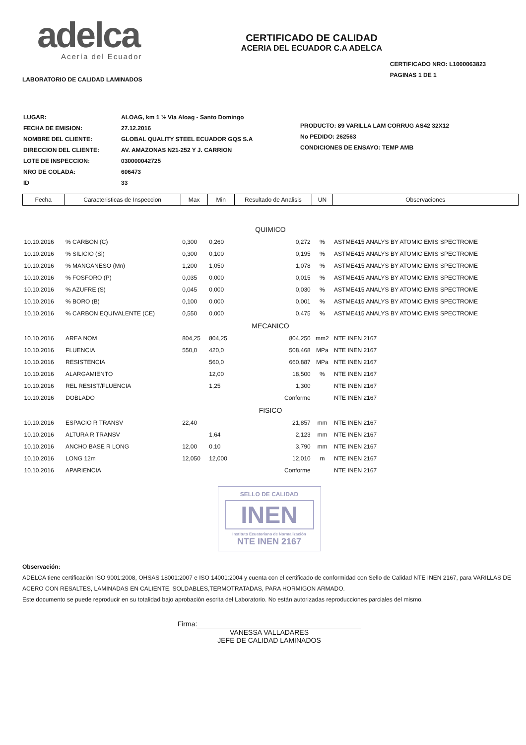adelca
Acería del Ecuador
LABORATORIO DE CALIDAD LAMINADOS
CERTIFICADO DE CALIDAD
ACERIA DEL ECUADOR C.A ADELCA
CERTIFICADO NRO: L1000063823
PAGINAS 1 DE 1
| LUGAR: | ALOAG, km 1 ½ Vía Aloag - Santo Domingo |
| FECHA DE EMISION: | 27.12.2016 |
| NOMBRE DEL CLIENTE: | GLOBAL QUALITY STEEL ECUADOR GQS S.A |
| DIRECCION DEL CLIENTE: | AV. AMAZONAS N21-252 Y J. CARRION |
| LOTE DE INSPECCION: | 030000042725 |
| NRO DE COLADA: | 606473 |
| ID | 33 |
PRODUCTO: 89 VARILLA LAM CORRUG AS42 32X12
No PEDIDO: 262563
CONDICIONES DE ENSAYO: TEMP AMB
| Fecha | Caracteristicas de Inspeccion | Max | Min | Resultado de Analisis | UN | Observaciones |
| --- | --- | --- | --- | --- | --- | --- |
| QUIMICO | | | | | | |
| 10.10.2016 | % CARBON (C) | 0,300 | 0,260 | 0,272 | % | ASTME415 ANALYS BY ATOMIC EMIS SPECTROME |
| 10.10.2016 | % SILICIO (Si) | 0,300 | 0,100 | 0,195 | % | ASTME415 ANALYS BY ATOMIC EMIS SPECTROME |
| 10.10.2016 | % MANGANESO (Mn) | 1,200 | 1,050 | 1,078 | % | ASTME415 ANALYS BY ATOMIC EMIS SPECTROME |
| 10.10.2016 | % FOSFORO (P) | 0,035 | 0,000 | 0,015 | % | ASTME415 ANALYS BY ATOMIC EMIS SPECTROME |
| 10.10.2016 | % AZUFRE (S) | 0,045 | 0,000 | 0,030 | % | ASTME415 ANALYS BY ATOMIC EMIS SPECTROME |
| 10.10.2016 | % BORO (B) | 0,100 | 0,000 | 0,001 | % | ASTME415 ANALYS BY ATOMIC EMIS SPECTROME |
| 10.10.2016 | % CARBON EQUIVALENTE (CE) | 0,550 | 0,000 | 0,475 | % | ASTME415 ANALYS BY ATOMIC EMIS SPECTROME |
| MECANICO | | | | | | |
| 10.10.2016 | AREA NOM | 804,25 | 804,25 | 804,250 | mm2 | NTE INEN 2167 |
| 10.10.2016 | FLUENCIA | 550,0 | 420,0 | 508,468 | MPa | NTE INEN 2167 |
| 10.10.2016 | RESISTENCIA | | 560,0 | 660,887 | MPa | NTE INEN 2167 |
| 10.10.2016 | ALARGAMIENTO | | 12,00 | 18,500 | % | NTE INEN 2167 |
| 10.10.2016 | REL RESIST/FLUENCIA | | 1,25 | 1,300 | | NTE INEN 2167 |
| 10.10.2016 | DOBLADO | | | Conforme | | NTE INEN 2167 |
| FISICO | | | | | | |
| 10.10.2016 | ESPACIO R TRANSV | 22,40 | | 21,857 | mm | NTE INEN 2167 |
| 10.10.2016 | ALTURA R TRANSV | | 1,64 | 2,123 | mm | NTE INEN 2167 |
| 10.10.2016 | ANCHO BASE R LONG | 12,00 | 0,10 | 3,790 | mm | NTE INEN 2167 |
| 10.10.2016 | LONG 12m | 12,050 | 12,000 | 12,010 | m | NTE INEN 2167 |
| 10.10.2016 | APARIENCIA | | | Conforme | | NTE INEN 2167 |
SELLO DE CALIDAD
INEN
Instituto Ecuatoriano de Normalización
NTE INEN 2167
Observación:
ADELCA tiene certificación ISO 9001:2008, OHSAS 18001:2007 e ISO 14001:2004 y cuenta con el certificado de conformidad con Sello de Calidad NTE INEN 2167, para VARILLAS DE ACERO CON RESALTES, LAMINADAS EN CALIENTE, SOLDABLES,TERMOTRATADAS, PARA HORMIGON ARMADO.
Este documento se puede reproducir en su totalidad bajo aprobación escrita del Laboratorio. No están autorizadas reproducciones parciales del mismo.
Firma:
VANESSA VALLADARES
JEFE DE CALIDAD LAMINADOS